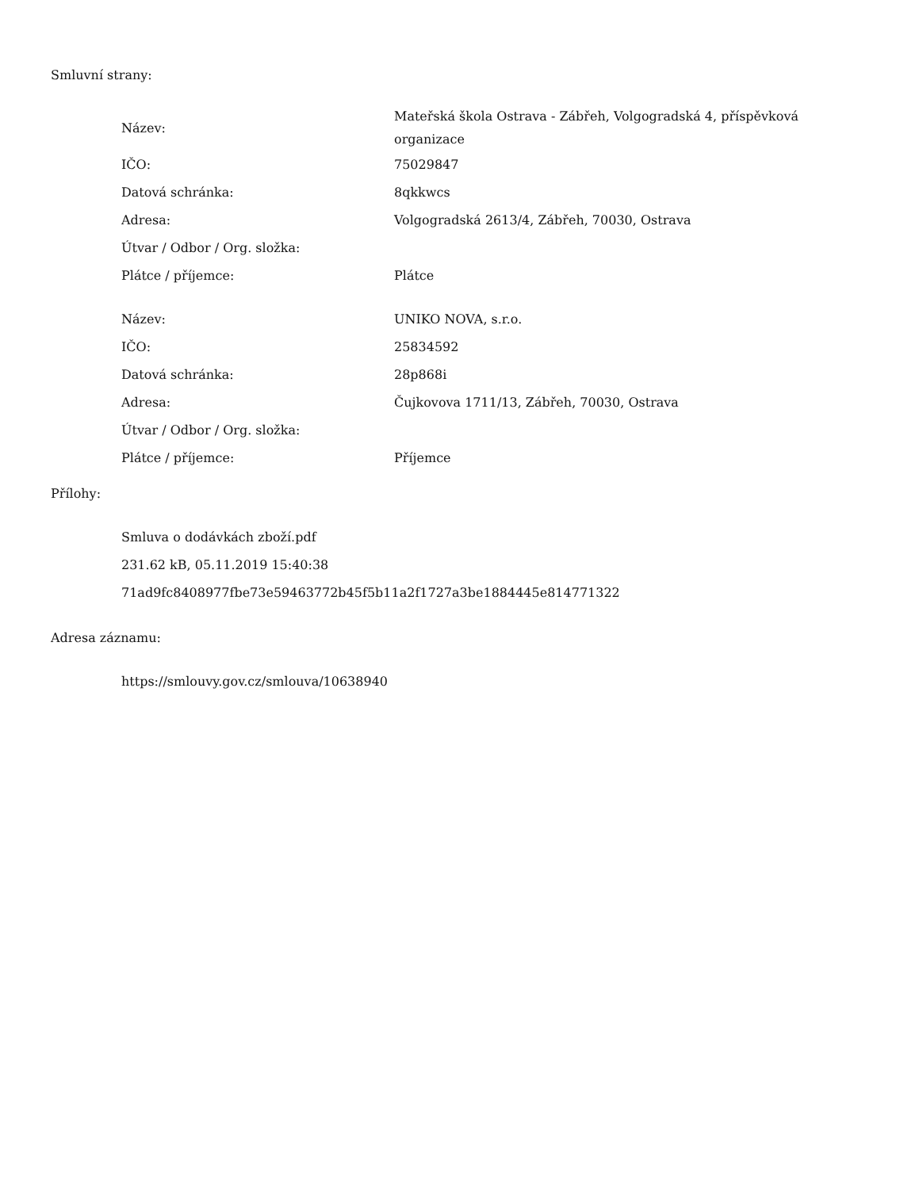Smluvní strany:
| Název: | Mateřská škola Ostrava - Zábřeh, Volgogradská 4, příspěvková organizace |
| IČO: | 75029847 |
| Datová schránka: | 8qkkwcs |
| Adresa: | Volgogradská 2613/4, Zábřeh, 70030, Ostrava |
| Útvar / Odbor / Org. složka: | |
| Plátce / příjemce: | Plátce |
| Název: | UNIKO NOVA, s.r.o. |
| IČO: | 25834592 |
| Datová schránka: | 28p868i |
| Adresa: | Čujkovova 1711/13, Zábřeh, 70030, Ostrava |
| Útvar / Odbor / Org. složka: | |
| Plátce / příjemce: | Příjemce |
Přílohy:
Smluva o dodávkách zboží.pdf
231.62 kB, 05.11.2019 15:40:38
71ad9fc8408977fbe73e59463772b45f5b11a2f1727a3be1884445e814771322
Adresa záznamu:
https://smlouvy.gov.cz/smlouva/10638940